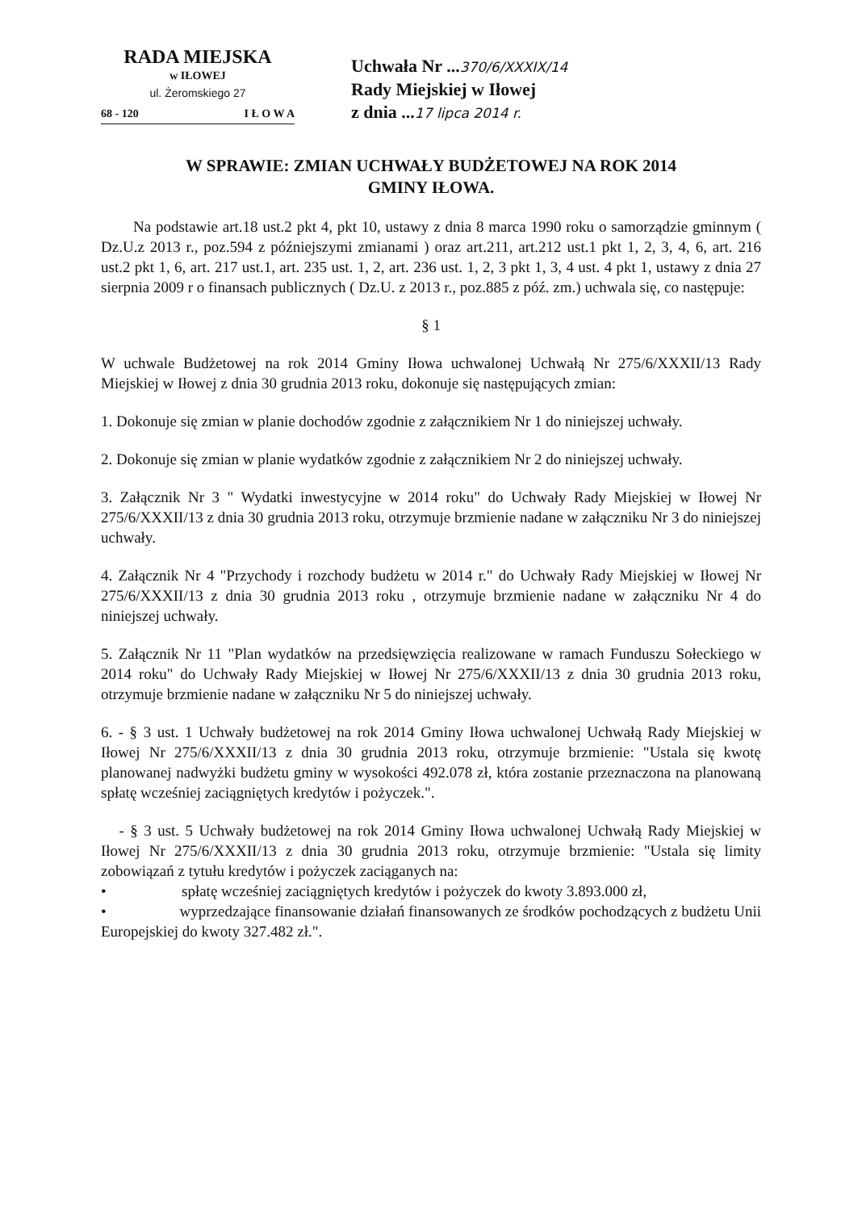RADA MIEJSKA
w IŁOWEJ
ul. Żeromskiego 27
68 - 120 I Ł O W A
Uchwała Nr ...370/6/XXXIX/14
Rady Miejskiej w Iłowej
z dnia ...17 lipca 2014 r.
W SPRAWIE: ZMIAN UCHWAŁY BUDŻETOWEJ NA ROK 2014
GMINY IŁOWA.
Na podstawie art.18 ust.2 pkt 4, pkt 10, ustawy z dnia 8 marca 1990 roku o samorządzie gminnym ( Dz.U.z 2013 r., poz.594 z późniejszymi zmianami ) oraz art.211, art.212 ust.1 pkt 1, 2, 3, 4, 6, art. 216 ust.2 pkt 1, 6, art. 217 ust.1, art. 235 ust. 1, 2, art. 236 ust. 1, 2, 3 pkt 1, 3, 4 ust. 4 pkt 1, ustawy z dnia 27 sierpnia 2009 r o finansach publicznych ( Dz.U. z 2013 r., poz.885 z póź. zm.) uchwala się, co następuje:
§ 1
W uchwale Budżetowej na rok 2014 Gminy Iłowa uchwalonej Uchwałą Nr 275/6/XXXII/13 Rady Miejskiej w Iłowej z dnia 30 grudnia 2013 roku, dokonuje się następujących zmian:
1. Dokonuje się zmian w planie dochodów zgodnie z załącznikiem Nr 1 do niniejszej uchwały.
2. Dokonuje się zmian w planie wydatków zgodnie z załącznikiem Nr 2 do niniejszej uchwały.
3. Załącznik Nr 3 " Wydatki inwestycyjne w 2014 roku" do Uchwały Rady Miejskiej w Iłowej Nr 275/6/XXXII/13 z dnia 30 grudnia 2013 roku, otrzymuje brzmienie nadane w załączniku Nr 3 do niniejszej uchwały.
4. Załącznik Nr 4 "Przychody i rozchody budżetu w 2014 r." do Uchwały Rady Miejskiej w Iłowej Nr 275/6/XXXII/13 z dnia 30 grudnia 2013 roku , otrzymuje brzmienie nadane w załączniku Nr 4 do niniejszej uchwały.
5. Załącznik Nr 11 "Plan wydatków na przedsięwzięcia realizowane w ramach Funduszu Sołeckiego w 2014 roku" do Uchwały Rady Miejskiej w Iłowej Nr 275/6/XXXII/13 z dnia 30 grudnia 2013 roku, otrzymuje brzmienie nadane w załączniku Nr 5 do niniejszej uchwały.
6. - § 3 ust. 1 Uchwały budżetowej na rok 2014 Gminy Iłowa uchwalonej Uchwałą Rady Miejskiej w Iłowej Nr 275/6/XXXII/13 z dnia 30 grudnia 2013 roku, otrzymuje brzmienie: "Ustala się kwotę planowanej nadwyżki budżetu gminy w wysokości 492.078 zł, która zostanie przeznaczona na planowaną spłatę wcześniej zaciągniętych kredytów i pożyczek.".
- § 3 ust. 5 Uchwały budżetowej na rok 2014 Gminy Iłowa uchwalonej Uchwałą Rady Miejskiej w Iłowej Nr 275/6/XXXII/13 z dnia 30 grudnia 2013 roku, otrzymuje brzmienie: "Ustala się limity zobowiązań z tytułu kredytów i pożyczek zaciąganych na:
• spłatę wcześniej zaciągniętych kredytów i pożyczek do kwoty 3.893.000 zł,
• wyprzedzające finansowanie działań finansowanych ze środków pochodzących z budżetu Unii Europejskiej do kwoty 327.482 zł.".